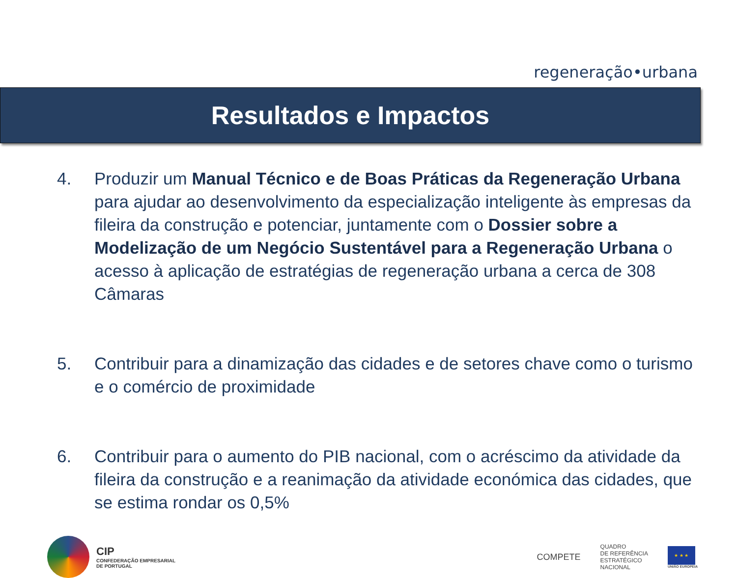regeneração•urbana
Resultados e Impactos
4. Produzir um Manual Técnico e de Boas Práticas da Regeneração Urbana para ajudar ao desenvolvimento da especialização inteligente às empresas da fileira da construção e potenciar, juntamente com o Dossier sobre a Modelização de um Negócio Sustentável para a Regeneração Urbana o acesso à aplicação de estratégias de regeneração urbana a cerca de 308 Câmaras
5. Contribuir para a dinamização das cidades e de setores chave como o turismo e o comércio de proximidade
6. Contribuir para o aumento do PIB nacional, com o acréscimo da atividade da fileira da construção e a reanimação da atividade económica das cidades, que se estima rondar os 0,5%
CIP
CONFEDERAÇÃO EMPRESARIAL
DE PORTUGAL
COMPETE
QUADRO
DE REFERÊNCIA
ESTRATÉGICO
NACIONAL
★ ★ ★
UNIÃO EUROPEIA